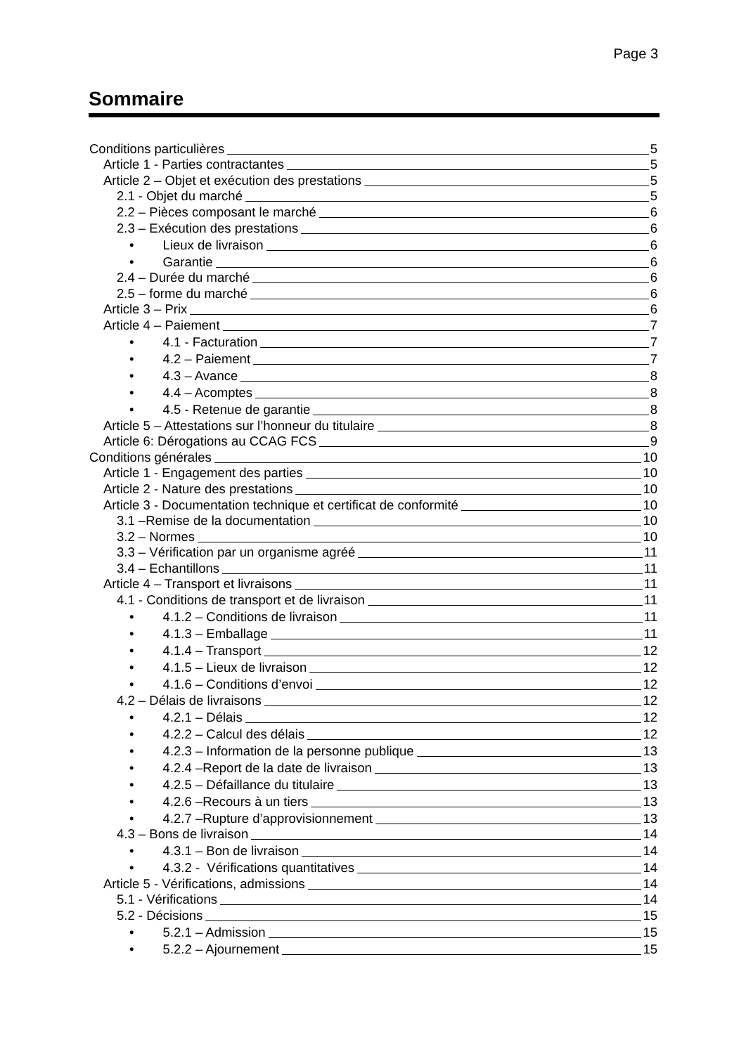Page 3
Sommaire
Conditions particulières 5
Article 1 - Parties contractantes 5
Article 2 – Objet et exécution des prestations 5
2.1 - Objet du marché 5
2.2 – Pièces composant le marché 6
2.3 – Exécution des prestations 6
• Lieux de livraison 6
• Garantie 6
2.4 – Durée du marché 6
2.5 – forme du marché 6
Article 3 – Prix 6
Article 4 – Paiement 7
• 4.1 - Facturation 7
• 4.2 – Paiement 7
• 4.3 – Avance 8
• 4.4 – Acomptes 8
• 4.5 - Retenue de garantie 8
Article 5 – Attestations sur l’honneur du titulaire 8
Article 6: Dérogations au CCAG FCS 9
Conditions générales 10
Article 1 - Engagement des parties 10
Article 2 - Nature des prestations 10
Article 3 - Documentation technique et certificat de conformité 10
3.1 –Remise de la documentation 10
3.2 – Normes 10
3.3 – Vérification par un organisme agréé 11
3.4 – Echantillons 11
Article 4 – Transport et livraisons 11
4.1 - Conditions de transport et de livraison 11
• 4.1.2 – Conditions de livraison 11
• 4.1.3 – Emballage 11
• 4.1.4 – Transport 12
• 4.1.5 – Lieux de livraison 12
• 4.1.6 – Conditions d’envoi 12
4.2 – Délais de livraisons 12
• 4.2.1 – Délais 12
• 4.2.2 – Calcul des délais 12
• 4.2.3 – Information de la personne publique 13
• 4.2.4 –Report de la date de livraison 13
• 4.2.5 – Défaillance du titulaire 13
• 4.2.6 –Recours à un tiers 13
• 4.2.7 –Rupture d’approvisionnement 13
4.3 – Bons de livraison 14
• 4.3.1 – Bon de livraison 14
• 4.3.2 - Vérifications quantitatives 14
Article 5 - Vérifications, admissions 14
5.1 - Vérifications 14
5.2 - Décisions 15
• 5.2.1 – Admission 15
• 5.2.2 – Ajournement 15